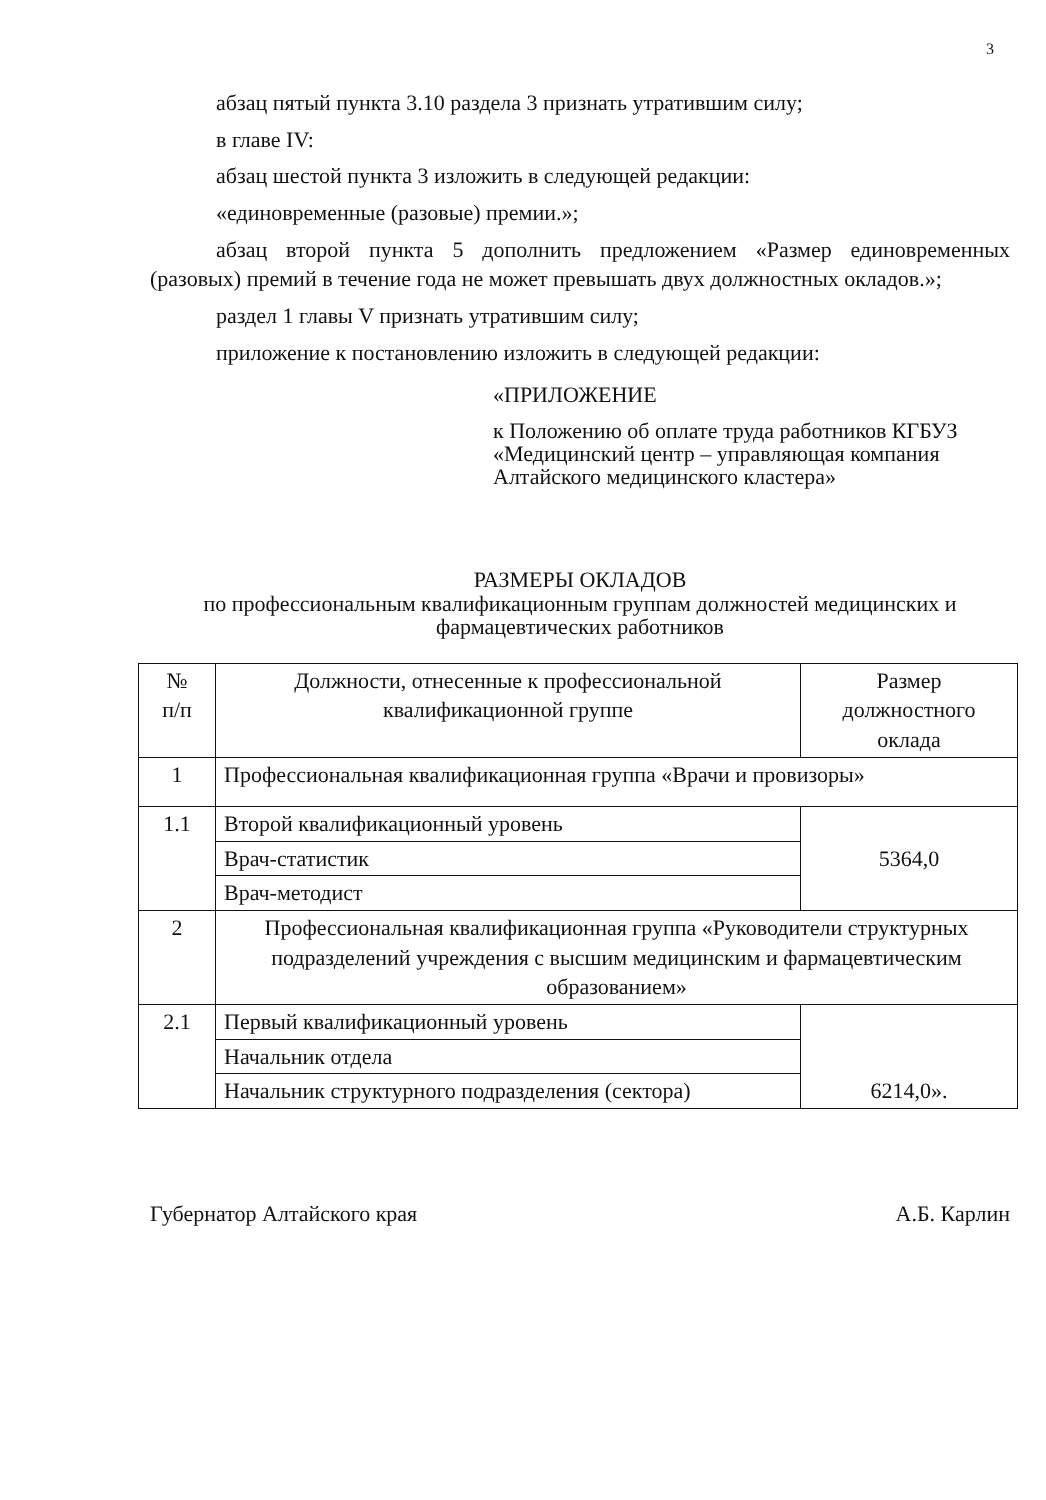3
абзац пятый пункта 3.10 раздела 3 признать утратившим силу;
в главе IV:
абзац шестой пункта 3 изложить в следующей редакции:
«единовременные (разовые) премии.»;
абзац второй пункта 5 дополнить предложением «Размер единовременных (разовых) премий в течение года не может превышать двух должностных окладов.»;
раздел 1 главы V признать утратившим силу;
приложение к постановлению изложить в следующей редакции:
«ПРИЛОЖЕНИЕ
к Положению об оплате труда работников КГБУЗ «Медицинский центр – управляющая компания Алтайского медицинского кластера»
РАЗМЕРЫ ОКЛАДОВ
по профессиональным квалификационным группам должностей медицинских и фармацевтических работников
| № п/п | Должности, отнесенные к профессиональной квалификационной группе | Размер должностного оклада |
| --- | --- | --- |
| 1 | Профессиональная квалификационная группа «Врачи и провизоры» | |
| 1.1 | Второй квалификационный уровень | 5364,0 |
| | Врач-статистик | |
| | Врач-методист | |
| 2 | Профессиональная квалификационная группа «Руководители структурных подразделений учреждения с высшим медицинским и фармацевтическим образованием» | |
| 2.1 | Первый квалификационный уровень | 6214,0». |
| | Начальник отдела | |
| | Начальник структурного подразделения (сектора) | |
Губернатор Алтайского края А.Б. Карлин